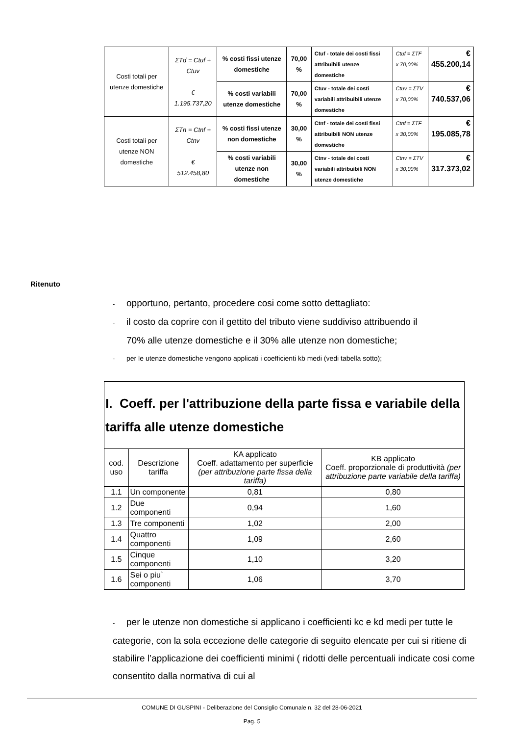| Costi totali per utenze domestiche | ΣTd = Ctuf + Ctuv € 1.195.737,20 | % costi fissi utenze domestiche | 70,00 % | Ctuf - totale dei costi fissi attribuibili utenze domestiche | Ctuf = ΣTF x 70,00% | € 455.200,14 |
| | | % costi variabili utenze domestiche | 70,00 % | Ctuv - totale dei costi variabili attribuibili utenze domestiche | Ctuv = ΣTV x 70,00% | € 740.537,06 |
| Costi totali per utenze NON domestiche | ΣTn = Ctnf + Ctnv € 512.458,80 | % costi fissi utenze non domestiche | 30,00 % | Ctnf - totale dei costi fissi attribuibili NON utenze domestiche | Ctnf = ΣTF x 30,00% | € 195.085,78 |
| | | % costi variabili utenze non domestiche | 30,00 % | Ctnv - totale dei costi variabili attribuibili NON utenze domestiche | Ctnv = ΣTV x 30,00% | € 317.373,02 |
Ritenuto
- opportuno, pertanto, procedere cosi come sotto dettagliato:
- il costo da coprire con il gettito del tributo viene suddiviso attribuendo il
70% alle utenze domestiche e il 30% alle utenze non domestiche;
- per le utenze domestiche vengono applicati i coefficienti kb medi (vedi tabella sotto);
| I. Coeff. per l'attribuzione della parte fissa e variabile della tariffa alle utenze domestiche | | | |
| --- | --- | --- | --- |
| cod. uso | Descrizione tariffa | KA applicato Coeff. adattamento per superficie (per attribuzione parte fissa della tariffa) | KB applicato Coeff. proporzionale di produttività (per attribuzione parte variabile della tariffa) |
| 1.1 | Un componente | 0,81 | 0,80 |
| 1.2 | Due componenti | 0,94 | 1,60 |
| 1.3 | Tre componenti | 1,02 | 2,00 |
| 1.4 | Quattro componenti | 1,09 | 2,60 |
| 1.5 | Cinque componenti | 1,10 | 3,20 |
| 1.6 | Sei o piu` componenti | 1,06 | 3,70 |
- per le utenze non domestiche si applicano i coefficienti kc e kd medi per tutte le categorie, con la sola eccezione delle categorie di seguito elencate per cui si ritiene di stabilire l’applicazione dei coefficienti minimi ( ridotti delle percentuali indicate cosi come consentito dalla normativa di cui al
COMUNE DI GUSPINI - Deliberazione del Consiglio Comunale n. 32 del 28-06-2021
Pag. 5